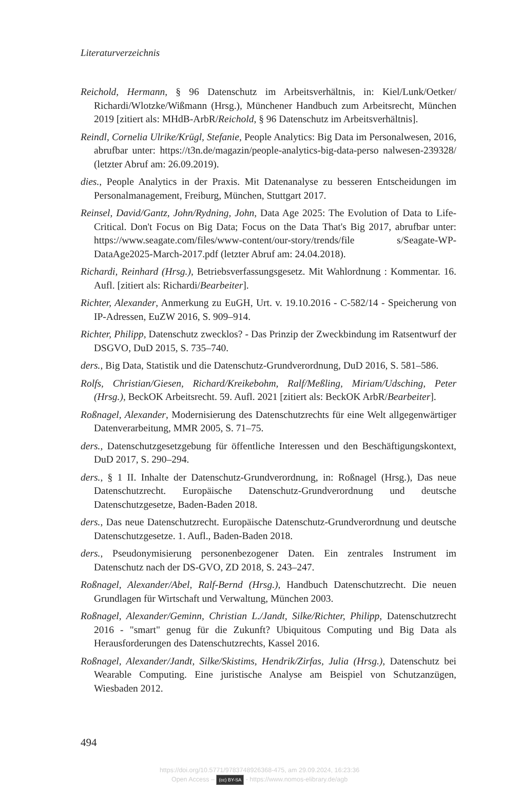Literaturverzeichnis
Reichold, Hermann, § 96 Datenschutz im Arbeitsverhältnis, in: Kiel/Lunk/Oetker/ Richardi/Wlotzke/Wißmann (Hrsg.), Münchener Handbuch zum Arbeitsrecht, München 2019 [zitiert als: MHdB-ArbR/Reichold, § 96 Datenschutz im Arbeitsverhältnis].
Reindl, Cornelia Ulrike/Krügl, Stefanie, People Analytics: Big Data im Personalwesen, 2016, abrufbar unter: https://t3n.de/magazin/people-analytics-big-data-perso nalwesen-239328/ (letzter Abruf am: 26.09.2019).
dies., People Analytics in der Praxis. Mit Datenanalyse zu besseren Entscheidungen im Personalmanagement, Freiburg, München, Stuttgart 2017.
Reinsel, David/Gantz, John/Rydning, John, Data Age 2025: The Evolution of Data to Life-Critical. Don't Focus on Big Data; Focus on the Data That's Big 2017, abrufbar unter: https://www.seagate.com/files/www-content/our-story/trends/file s/Seagate-WP-DataAge2025-March-2017.pdf (letzter Abruf am: 24.04.2018).
Richardi, Reinhard (Hrsg.), Betriebsverfassungsgesetz. Mit Wahlordnung : Kommentar. 16. Aufl. [zitiert als: Richardi/Bearbeiter].
Richter, Alexander, Anmerkung zu EuGH, Urt. v. 19.10.2016 - C-582/14 - Speicherung von IP-Adressen, EuZW 2016, S. 909–914.
Richter, Philipp, Datenschutz zwecklos? - Das Prinzip der Zweckbindung im Ratsentwurf der DSGVO, DuD 2015, S. 735–740.
ders., Big Data, Statistik und die Datenschutz-Grundverordnung, DuD 2016, S. 581–586.
Rolfs, Christian/Giesen, Richard/Kreikebohm, Ralf/Meßling, Miriam/Udsching, Peter (Hrsg.), BeckOK Arbeitsrecht. 59. Aufl. 2021 [zitiert als: BeckOK ArbR/Bearbeiter].
Roßnagel, Alexander, Modernisierung des Datenschutzrechts für eine Welt allgegenwärtiger Datenverarbeitung, MMR 2005, S. 71–75.
ders., Datenschutzgesetzgebung für öffentliche Interessen und den Beschäftigungskontext, DuD 2017, S. 290–294.
ders., § 1 II. Inhalte der Datenschutz-Grundverordnung, in: Roßnagel (Hrsg.), Das neue Datenschutzrecht. Europäische Datenschutz-Grundverordnung und deutsche Datenschutzgesetze, Baden-Baden 2018.
ders., Das neue Datenschutzrecht. Europäische Datenschutz-Grundverordnung und deutsche Datenschutzgesetze. 1. Aufl., Baden-Baden 2018.
ders., Pseudonymisierung personenbezogener Daten. Ein zentrales Instrument im Datenschutz nach der DS-GVO, ZD 2018, S. 243–247.
Roßnagel, Alexander/Abel, Ralf-Bernd (Hrsg.), Handbuch Datenschutzrecht. Die neuen Grundlagen für Wirtschaft und Verwaltung, München 2003.
Roßnagel, Alexander/Geminn, Christian L./Jandt, Silke/Richter, Philipp, Datenschutzrecht 2016 - "smart" genug für die Zukunft? Ubiquitous Computing und Big Data als Herausforderungen des Datenschutzrechts, Kassel 2016.
Roßnagel, Alexander/Jandt, Silke/Skistims, Hendrik/Zirfas, Julia (Hrsg.), Datenschutz bei Wearable Computing. Eine juristische Analyse am Beispiel von Schutzanzügen, Wiesbaden 2012.
494
https://doi.org/10.5771/9783748926368-475, am 29.09.2024, 16:23:36
Open Access – (cc) BY-SA - https://www.nomos-elibrary.de/agb